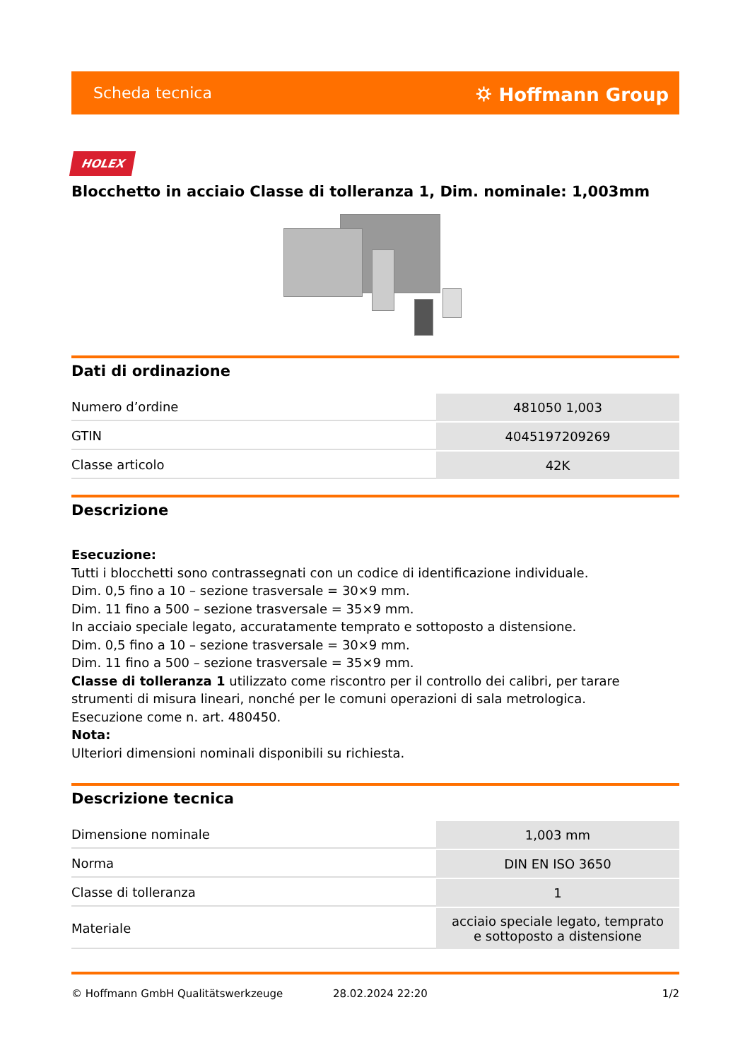Scheda tecnica ⛭ Hoffmann Group
HOLEX
Blocchetto in acciaio Classe di tolleranza 1, Dim. nominale: 1,003mm
Dati di ordinazione
| Numero d’ordine | 481050 1,003 |
| GTIN | 4045197209269 |
| Classe articolo | 42K |
Descrizione
Esecuzione:
Tutti i blocchetti sono contrassegnati con un codice di identificazione individuale.
Dim. 0,5 fino a 10 – sezione trasversale = 30×9 mm.
Dim. 11 fino a 500 – sezione trasversale = 35×9 mm.
In acciaio speciale legato, accuratamente temprato e sottoposto a distensione.
Dim. 0,5 fino a 10 – sezione trasversale = 30×9 mm.
Dim. 11 fino a 500 – sezione trasversale = 35×9 mm.
Classe di tolleranza 1 utilizzato come riscontro per il controllo dei calibri, per tarare strumenti di misura lineari, nonché per le comuni operazioni di sala metrologica.
Esecuzione come n. art. 480450.
Nota:
Ulteriori dimensioni nominali disponibili su richiesta.
Descrizione tecnica
| Dimensione nominale | 1,003 mm |
| Norma | DIN EN ISO 3650 |
| Classe di tolleranza | 1 |
| Materiale | acciaio speciale legato, temprato e sottoposto a distensione |
© Hoffmann GmbH Qualitätswerkzeuge 28.02.2024 22:20 1/2